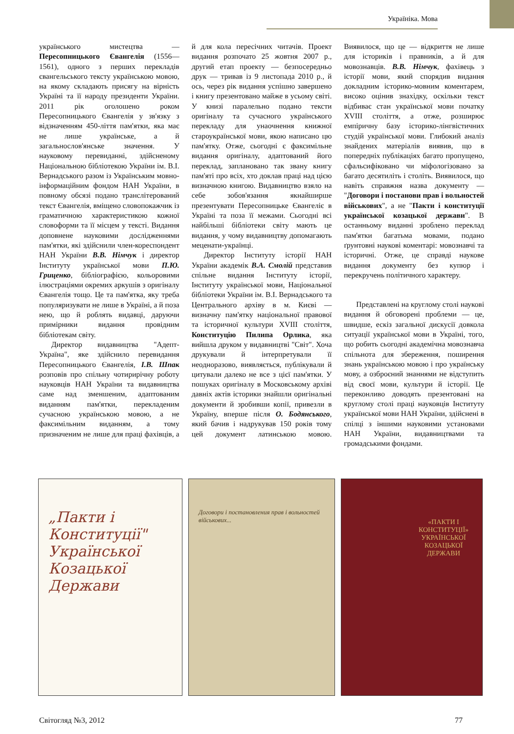Україніка. Мова
українського мистецтва — Пересопницького Євангелія (1556—1561), одного з перших перекладів євангельського тексту українською мовою, на якому складають присягу на вірність Україні та її народу президенти України. 2011 рік оголошено роком Пересопницького Євангелія у зв'язку з відзначенням 450-ліття пам'ятки, яка має не лише українське, а й загальнослов'янське значення. У науковому перевиданні, здійсненому Національною бібліотекою України ім. В.І. Вернадського разом із Українським мовно-інформаційним фондом НАН України, в повному обсязі подано транслітерований текст Євангелія, вміщено словопокажчик із граматичною характеристикою кожної словоформи та її місцем у тексті. Видання доповнене науковими дослідженнями пам'ятки, які здійснили член-кореспондент НАН України В.В. Німчук і директор Інституту української мови П.Ю. Гриценко, бібліографією, кольоровими ілюстраціями окремих аркушів з оригіналу Євангелія тощо. Це та пам'ятка, яку треба популяризувати не лише в Україні, а й поза нею, що й роблять видавці, даруючи примірники видання провідним бібліотекам світу.
Директор видавництва "Адепт-Україна", яке здійснило перевидання Пересопницького Євангелія, І.В. Шпак розповів про спільну чотирирічну роботу науковців НАН України та видавництва саме над зменшеним, адаптованим виданням пам'ятки, перекладеним сучасною українською мовою, а не факсимільним виданням, а тому призначеним не лише для праці фахівців, а й для кола пересічних читачів. Проект видання розпочато 25 жовтня 2007 р., другий етап проекту — безпосередньо друк — тривав із 9 листопада 2010 р., й ось, через рік видання успішно завершено і книгу презентовано майже в усьому світі. У книзі паралельно подано тексти оригіналу та сучасного українського перекладу для унаочнення книжної староукраїнської мови, якою написано цю пам'ятку. Отже, сьогодні є факсимільне видання оригіналу, адаптований його переклад, заплановано так звану книгу пам'яті про всіх, хто доклав праці над цією визначною книгою. Видавництво взяло на себе зобов'язання якнайширше презентувати Пересопницьке Євангеліє в Україні та поза її межами. Сьогодні всі найбільші бібліотеки світу мають це видання, у чому видавництву допомагають меценати-українці.
Директор Інституту історії НАН України академік В.А. Смолій представив спільне видання Інституту історії, Інституту української мови, Національної бібліотеки України ім. В.І. Вернадського та Центрального архіву в м. Києві — визначну пам'ятку національної правової та історичної культури XVIII століття, Конституцію Пилипа Орлика, яка вийшла друком у видавництві "Світ". Хоча друкували й інтерпретували її неодноразово, виявляється, публікували й цитували далеко не все з цієї пам'ятки. У пошуках оригіналу в Московському архіві давніх актів історики знайшли оригінальні документи й зробивши копії, привезли в Україну, вперше після О. Бодянського, який бачив і надрукував 150 років тому цей документ латинською мовою. Виявилося, що це — відкриття не лише для істориків і правників, а й для мовознавців. В.В. Німчук, фахівець з історії мови, який спорядив видання докладним історико-мовним коментарем, високо оцінив знахідку, оскільки текст відбиває стан української мови початку XVIII століття, а отже, розширює емпіричну базу історико-лінгвістичних студій української мови. Глибокий аналіз знайдених матеріалів виявив, що в попередніх публікаціях багато пропущено, сфальсифіковано чи міфологізовано за багато десятиліть і століть. Виявилося, що навіть справжня назва документу — "Договори і постанови прав і вольностей військових", а не "Пакти і конституції української козацької держави". В останньому виданні зроблено переклад пам'ятки багатьма мовами, подано ґрунтовні наукові коментарі: мовознавчі та історичні. Отже, це справді наукове видання документу без купюр і перекручень політичного характеру.
Представлені на круглому столі наукові видання й обговорені проблеми — це, швидше, ескіз загальної дискусії довкола ситуації української мови в Україні, того, що робить сьогодні академічна мовознавча спільнота для збереження, поширення знань українською мовою і про українську мову, а озброєний знаннями не відступить від своєї мови, культури й історії. Це переконливо доводять презентовані на круглому столі праці науковців Інституту української мови НАН України, здійснені в спілці з іншими науковими установами НАН України, видавництвами та громадськими фондами.
„Пакти і Конституції" Української Козацької Держави
Договори і постановления прав і вольностей військових...
«ПАКТИ І КОНСТИТУЦІЇ» УКРАЇНСЬКОЇ КОЗАЦЬКОЇ ДЕРЖАВИ
Світогляд №3, 2012 77